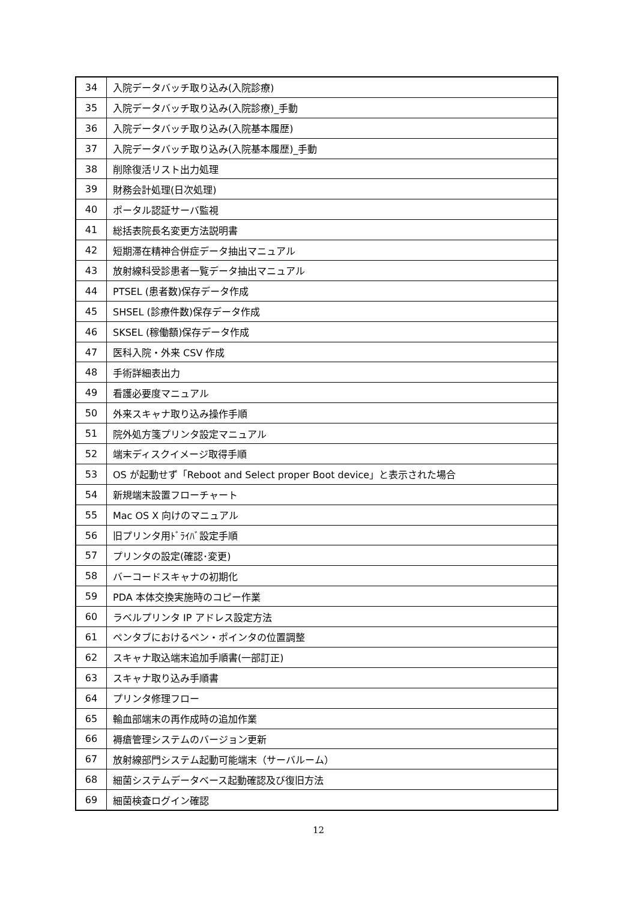| 34 | 入院データバッチ取り込み(入院診療) |
| 35 | 入院データバッチ取り込み(入院診療)_手動 |
| 36 | 入院データバッチ取り込み(入院基本履歴) |
| 37 | 入院データバッチ取り込み(入院基本履歴)_手動 |
| 38 | 削除復活リスト出力処理 |
| 39 | 財務会計処理(日次処理) |
| 40 | ポータル認証サーバ監視 |
| 41 | 総括表院長名変更方法説明書 |
| 42 | 短期滞在精神合併症データ抽出マニュアル |
| 43 | 放射線科受診患者一覧データ抽出マニュアル |
| 44 | PTSEL (患者数)保存データ作成 |
| 45 | SHSEL (診療件数)保存データ作成 |
| 46 | SKSEL (稼働額)保存データ作成 |
| 47 | 医科入院・外来 CSV 作成 |
| 48 | 手術詳細表出力 |
| 49 | 看護必要度マニュアル |
| 50 | 外来スキャナ取り込み操作手順 |
| 51 | 院外処方箋プリンタ設定マニュアル |
| 52 | 端末ディスクイメージ取得手順 |
| 53 | OS が起動せず「Reboot and Select proper Boot device」と表示された場合 |
| 54 | 新規端末設置フローチャート |
| 55 | Mac OS X 向けのマニュアル |
| 56 | 旧プリンタ用ﾄﾞﾗｲﾊﾞ設定手順 |
| 57 | プリンタの設定(確認･変更) |
| 58 | バーコードスキャナの初期化 |
| 59 | PDA 本体交換実施時のコピー作業 |
| 60 | ラベルプリンタ IP アドレス設定方法 |
| 61 | ペンタブにおけるペン・ポインタの位置調整 |
| 62 | スキャナ取込端末追加手順書(一部訂正) |
| 63 | スキャナ取り込み手順書 |
| 64 | プリンタ修理フロー |
| 65 | 輸血部端末の再作成時の追加作業 |
| 66 | 褥瘡管理システムのバージョン更新 |
| 67 | 放射線部門システム起動可能端末（サーバルーム） |
| 68 | 細菌システムデータベース起動確認及び復旧方法 |
| 69 | 細菌検査ログイン確認 |
12